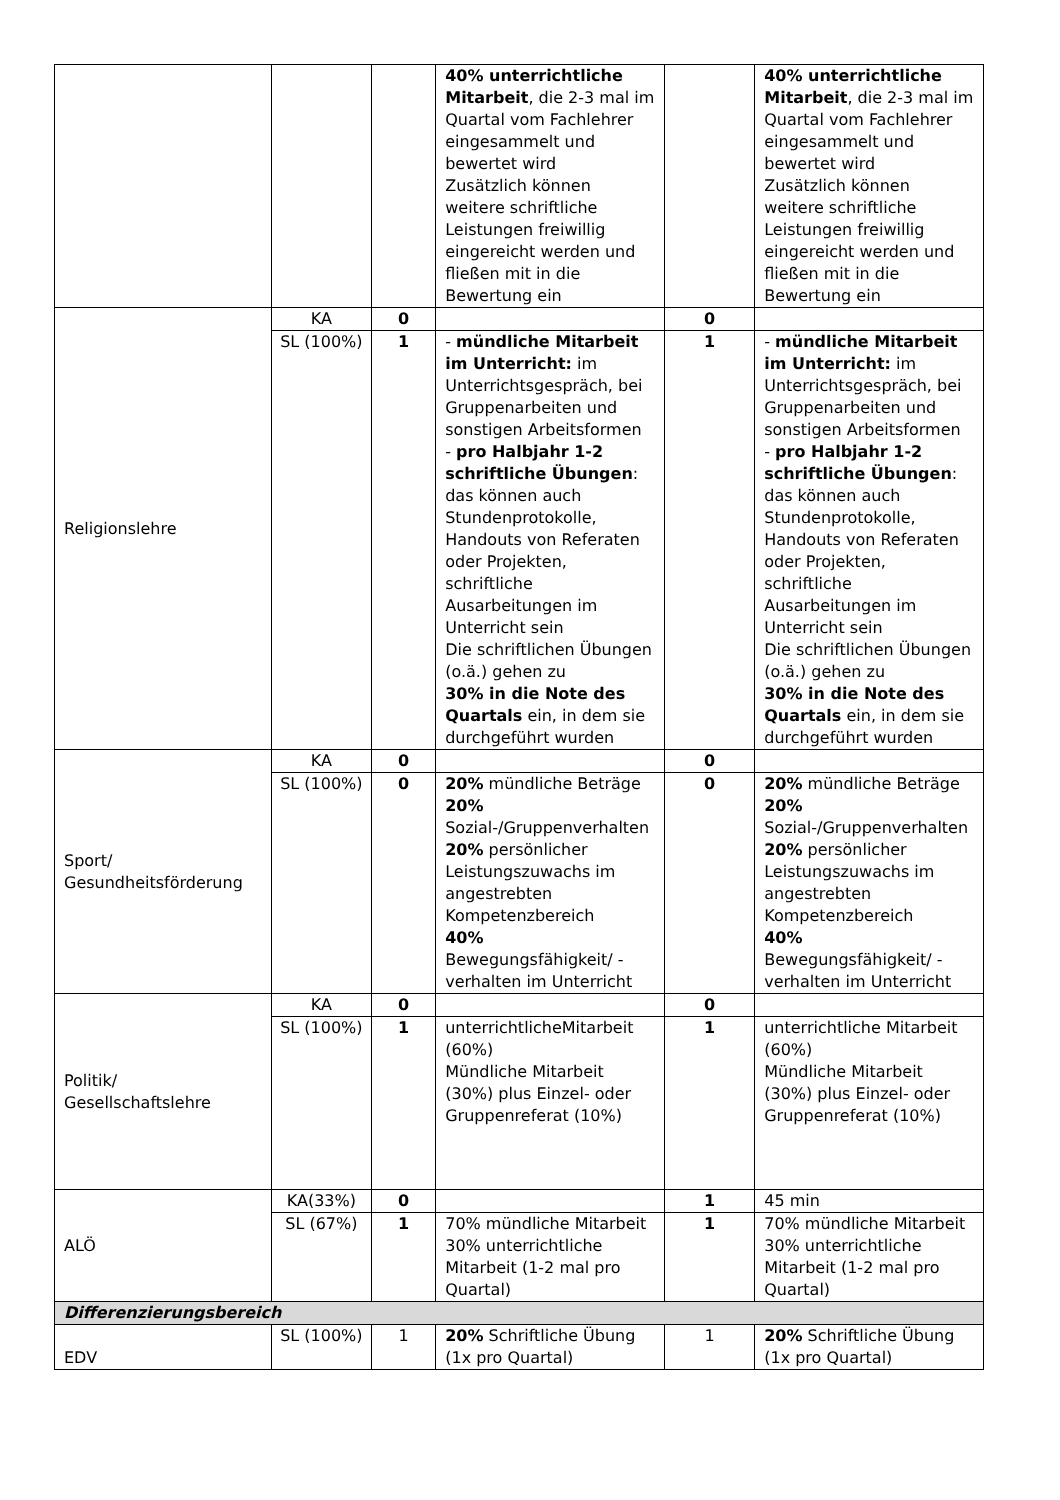| | | | 40% unterrichtliche Mitarbeit , die 2-3 mal im Quartal vom Fachlehrer eingesammelt und bewertet wird Zusätzlich können weitere schriftliche Leistungen freiwillig eingereicht werden und fließen mit in die Bewertung ein | | 40% unterrichtliche Mitarbeit , die 2-3 mal im Quartal vom Fachlehrer eingesammelt und bewertet wird Zusätzlich können weitere schriftliche Leistungen freiwillig eingereicht werden und fließen mit in die Bewertung ein |
| Religionslehre | KA | 0 | | 0 | |
| | SL (100%) | 1 | - mündliche Mitarbeit im Unterricht: im Unterrichtsgespräch, bei Gruppenarbeiten und sonstigen Arbeitsformen - pro Halbjahr 1-2 schriftliche Übungen : das können auch Stundenprotokolle, Handouts von Referaten oder Projekten, schriftliche Ausarbeitungen im Unterricht sein Die schriftlichen Übungen (o.ä.) gehen zu 30% in die Note des Quartals ein, in dem sie durchgeführt wurden | 1 | - mündliche Mitarbeit im Unterricht: im Unterrichtsgespräch, bei Gruppenarbeiten und sonstigen Arbeitsformen - pro Halbjahr 1-2 schriftliche Übungen : das können auch Stundenprotokolle, Handouts von Referaten oder Projekten, schriftliche Ausarbeitungen im Unterricht sein Die schriftlichen Übungen (o.ä.) gehen zu 30% in die Note des Quartals ein, in dem sie durchgeführt wurden |
| Sport/ Gesundheitsförderung | KA | 0 | | 0 | |
| | SL (100%) | 0 | 20% mündliche Beträge 20% Sozial-/Gruppenverhalten 20% persönlicher Leistungszuwachs im angestrebten Kompetenzbereich 40% Bewegungsfähigkeit/ -verhalten im Unterricht | 0 | 20% mündliche Beträge 20% Sozial-/Gruppenverhalten 20% persönlicher Leistungszuwachs im angestrebten Kompetenzbereich 40% Bewegungsfähigkeit/ -verhalten im Unterricht |
| Politik/ Gesellschaftslehre | KA | 0 | | 0 | |
| | SL (100%) | 1 | unterrichtlicheMitarbeit (60%) Mündliche Mitarbeit (30%) plus Einzel- oder Gruppenreferat (10%) | 1 | unterrichtliche Mitarbeit (60%) Mündliche Mitarbeit (30%) plus Einzel- oder Gruppenreferat (10%) |
| ALÖ | KA(33%) | 0 | | 1 | 45 min |
| | SL (67%) | 1 | 70% mündliche Mitarbeit 30% unterrichtliche Mitarbeit (1-2 mal pro Quartal) | 1 | 70% mündliche Mitarbeit 30% unterrichtliche Mitarbeit (1-2 mal pro Quartal) |
| Differenzierungsbereich | | | | | |
| EDV | SL (100%) | 1 | 20% Schriftliche Übung (1x pro Quartal) | 1 | 20% Schriftliche Übung (1x pro Quartal) |